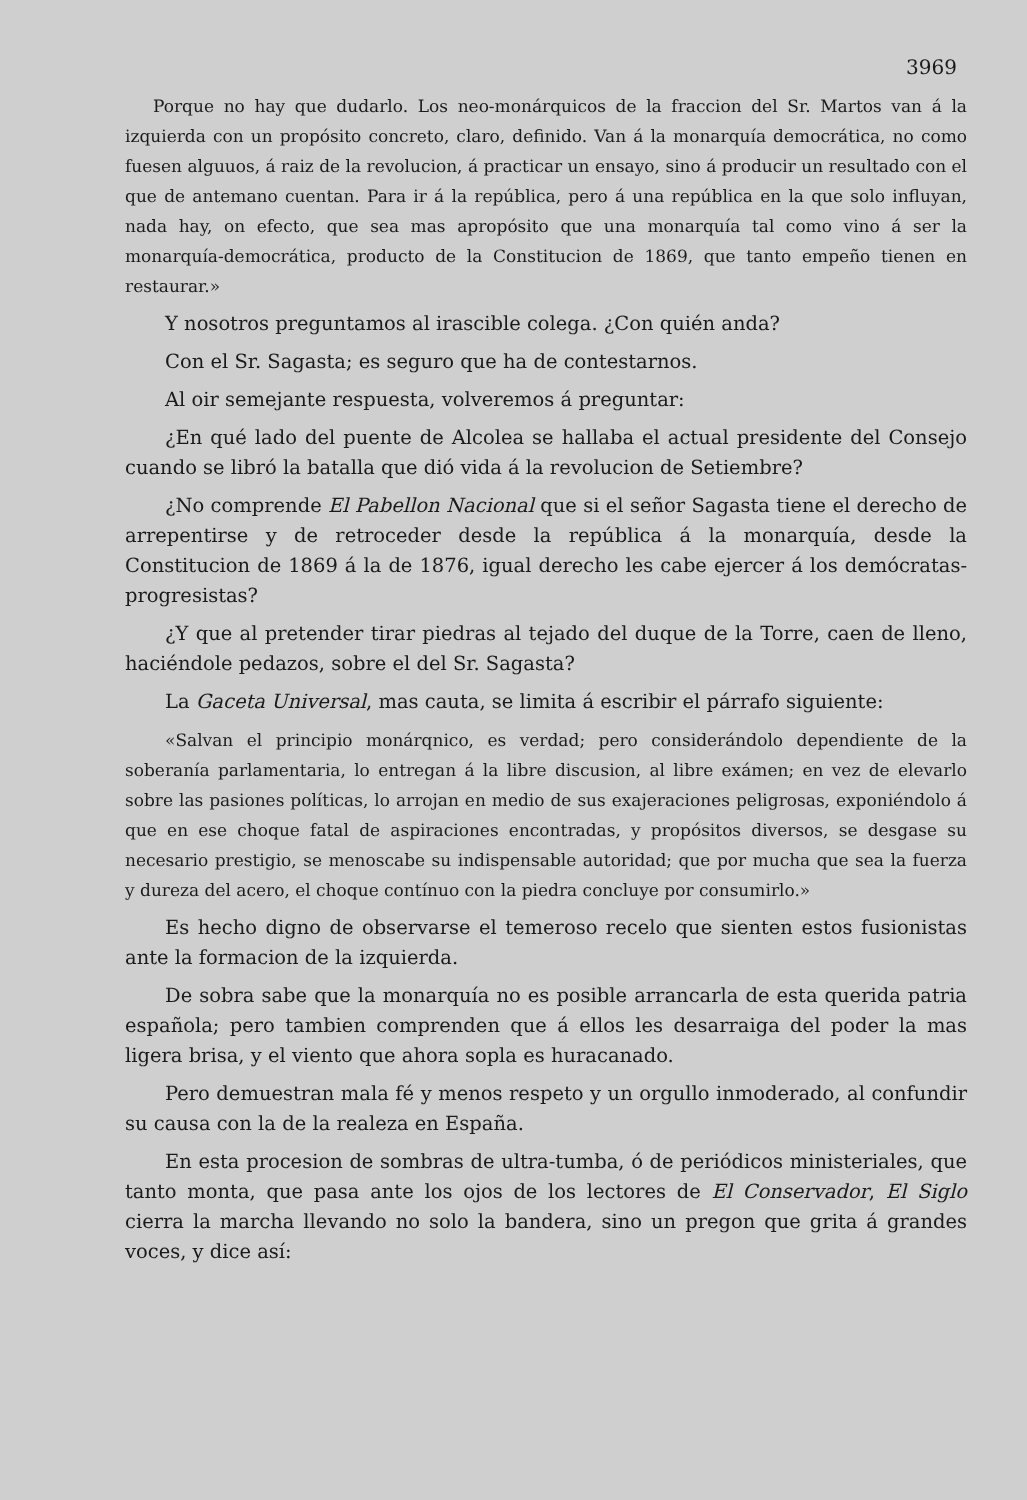3969
Porque no hay que dudarlo. Los neo-monárquicos de la fraccion del Sr. Martos van á la izquierda con un propósito concreto, claro, definido. Van á la monarquía democrática, no como fuesen alguuos, á raiz de la revolucion, á practicar un ensayo, sino á producir un resultado con el que de antemano cuentan. Para ir á la república, pero á una república en la que solo influyan, nada hay, on efecto, que sea mas apropósito que una monarquía tal como vino á ser la monarquía-democrática, producto de la Constitucion de 1869, que tanto empeño tienen en restaurar.»
Y nosotros preguntamos al irascible colega. ¿Con quién anda?
Con el Sr. Sagasta; es seguro que ha de contestarnos.
Al oir semejante respuesta, volveremos á preguntar:
¿En qué lado del puente de Alcolea se hallaba el actual presidente del Consejo cuando se libró la batalla que dió vida á la revolucion de Setiembre?
¿No comprende El Pabellon Nacional que si el señor Sagasta tiene el derecho de arrepentirse y de retroceder desde la república á la monarquía, desde la Constitucion de 1869 á la de 1876, igual derecho les cabe ejercer á los demócratas-progresistas?
¿Y que al pretender tirar piedras al tejado del duque de la Torre, caen de lleno, haciéndole pedazos, sobre el del Sr. Sagasta?
La Gaceta Universal, mas cauta, se limita á escribir el párrafo siguiente:
«Salvan el principio monárqnico, es verdad; pero considerándolo dependiente de la soberanía parlamentaria, lo entregan á la libre discusion, al libre exámen; en vez de elevarlo sobre las pasiones políticas, lo arrojan en medio de sus exajeraciones peligrosas, exponiéndolo á que en ese choque fatal de aspiraciones encontradas, y propósitos diversos, se desgase su necesario prestigio, se menoscabe su indispensable autoridad; que por mucha que sea la fuerza y dureza del acero, el choque contínuo con la piedra concluye por consumirlo.»
Es hecho digno de observarse el temeroso recelo que sienten estos fusionistas ante la formacion de la izquierda.
De sobra sabe que la monarquía no es posible arrancarla de esta querida patria española; pero tambien comprenden que á ellos les desarraiga del poder la mas ligera brisa, y el viento que ahora sopla es huracanado.
Pero demuestran mala fé y menos respeto y un orgullo inmoderado, al confundir su causa con la de la realeza en España.
En esta procesion de sombras de ultra-tumba, ó de periódicos ministeriales, que tanto monta, que pasa ante los ojos de los lectores de El Conservador, El Siglo cierra la marcha llevando no solo la bandera, sino un pregon que grita á grandes voces, y dice así: